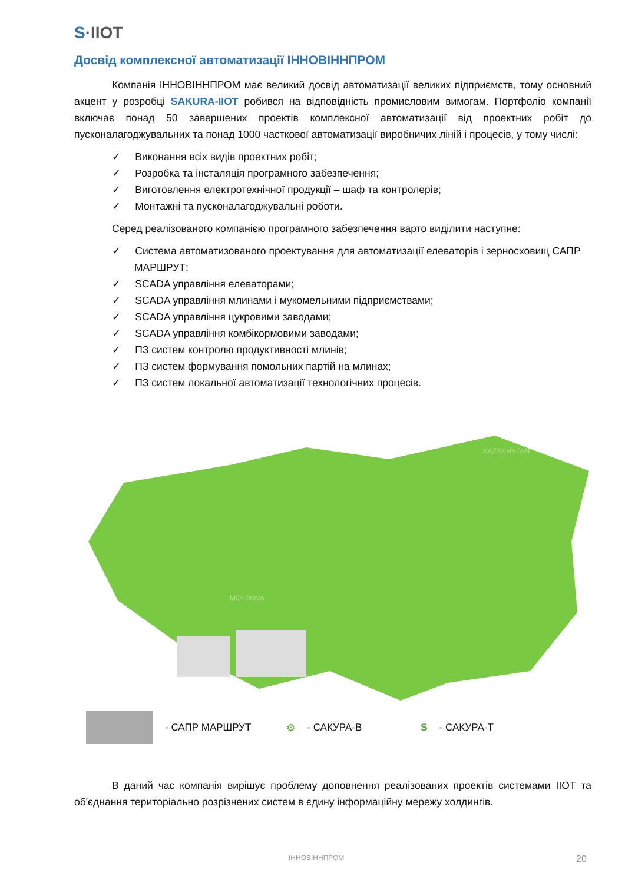S·IIOT
Досвід комплексної автоматизації ІННОВІННПРОМ
Компанія ІННОВІННПРОМ має великий досвід автоматизації великих підприємств, тому основний акцент у розробці SAKURA-IIOT робився на відповідність промисловим вимогам. Портфоліо компанії включає понад 50 завершених проектів комплексної автоматизації від проектних робіт до пусконалагоджувальних та понад 1000 часткової автоматизації виробничих ліній і процесів, у тому числі:
✓ Виконання всіх видів проектних робіт;
✓ Розробка та інсталяція програмного забезпечення;
✓ Виготовлення електротехнічної продукції – шаф та контролерів;
✓ Монтажні та пусконалагоджувальні роботи.
Серед реалізованого компанією програмного забезпечення варто виділити наступне:
✓ Система автоматизованого проектування для автоматизації елеваторів і зерносховищ САПР МАРШРУТ;
✓ SCADA управління елеваторами;
✓ SCADA управління млинами і мукомельними підприємствами;
✓ SCADA управління цукровими заводами;
✓ SCADA управління комбікормовими заводами;
✓ ПЗ систем контролю продуктивності млинів;
✓ ПЗ систем формування помольних партій на млинах;
✓ ПЗ систем локальної автоматизації технологічних процесів.
KAZAKHSTAN
MOLDOVA
- САПР МАРШРУТ ⚙ - САКУРА-В S - САКУРА-Т
В даний час компанія вирішує проблему доповнення реалізованих проектів системами ІІОТ та об'єднання територіально розрізнених систем в єдину інформаційну мережу холдингів.
ІННОВІННПРОМ 20